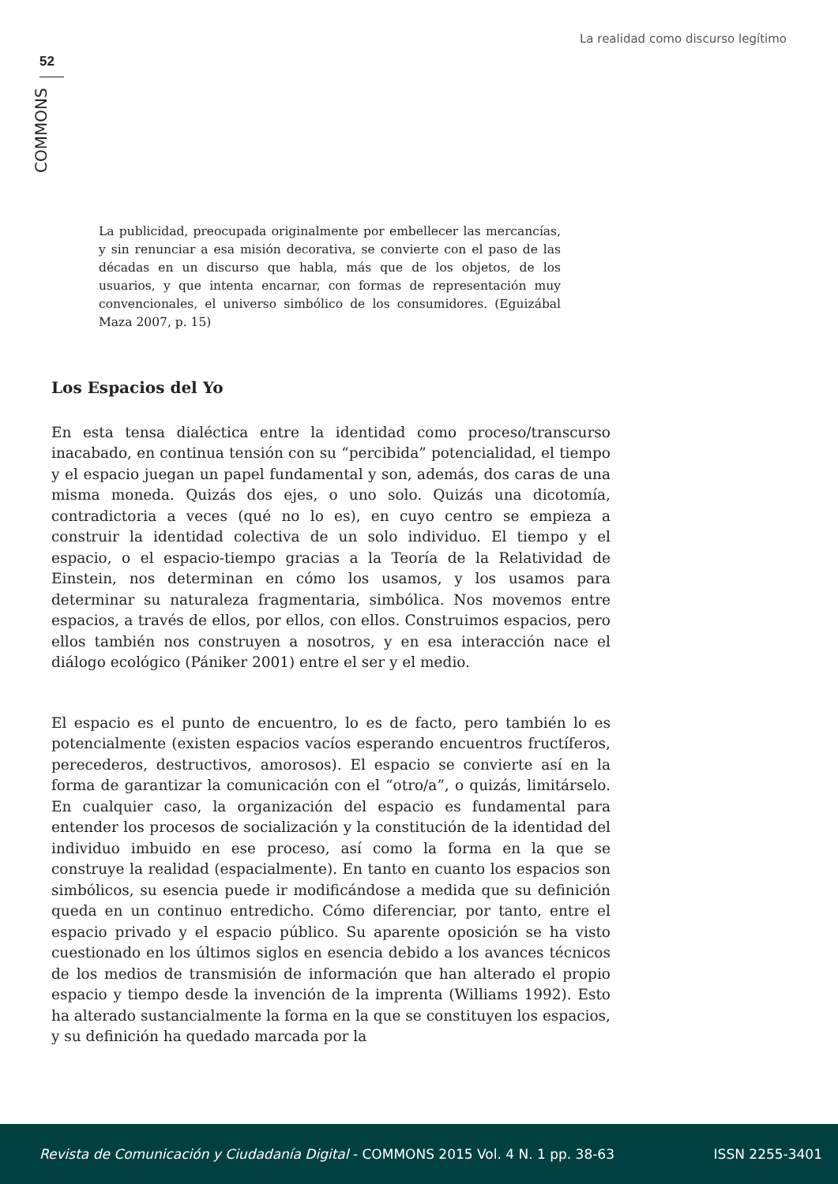La realidad como discurso legítimo
52
COMMONS
La publicidad, preocupada originalmente por embellecer las mercancías, y sin renunciar a esa misión decorativa, se convierte con el paso de las décadas en un discurso que habla, más que de los objetos, de los usuarios, y que intenta encarnar, con formas de representación muy convencionales, el universo simbólico de los consumidores. (Eguizábal Maza 2007, p. 15)
Los Espacios del Yo
En esta tensa dialéctica entre la identidad como proceso/transcurso inacabado, en continua tensión con su “percibida” potencialidad, el tiempo y el espacio juegan un papel fundamental y son, además, dos caras de una misma moneda. Quizás dos ejes, o uno solo. Quizás una dicotomía, contradictoria a veces (qué no lo es), en cuyo centro se empieza a construir la identidad colectiva de un solo individuo. El tiempo y el espacio, o el espacio-tiempo gracias a la Teoría de la Relatividad de Einstein, nos determinan en cómo los usamos, y los usamos para determinar su naturaleza fragmentaria, simbólica. Nos movemos entre espacios, a través de ellos, por ellos, con ellos. Construimos espacios, pero ellos también nos construyen a nosotros, y en esa interacción nace el diálogo ecológico (Pániker 2001) entre el ser y el medio.
El espacio es el punto de encuentro, lo es de facto, pero también lo es potencialmente (existen espacios vacíos esperando encuentros fructíferos, perecederos, destructivos, amorosos). El espacio se convierte así en la forma de garantizar la comunicación con el “otro/a”, o quizás, limitárselo. En cualquier caso, la organización del espacio es fundamental para entender los procesos de socialización y la constitución de la identidad del individuo imbuido en ese proceso, así como la forma en la que se construye la realidad (espacialmente). En tanto en cuanto los espacios son simbólicos, su esencia puede ir modificándose a medida que su definición queda en un continuo entredicho. Cómo diferenciar, por tanto, entre el espacio privado y el espacio público. Su aparente oposición se ha visto cuestionado en los últimos siglos en esencia debido a los avances técnicos de los medios de transmisión de información que han alterado el propio espacio y tiempo desde la invención de la imprenta (Williams 1992). Esto ha alterado sustancialmente la forma en la que se constituyen los espacios, y su definición ha quedado marcada por la
Revista de Comunicación y Ciudadanía Digital - COMMONS 2015 Vol. 4 N. 1 pp. 38-63 ISSN 2255-3401